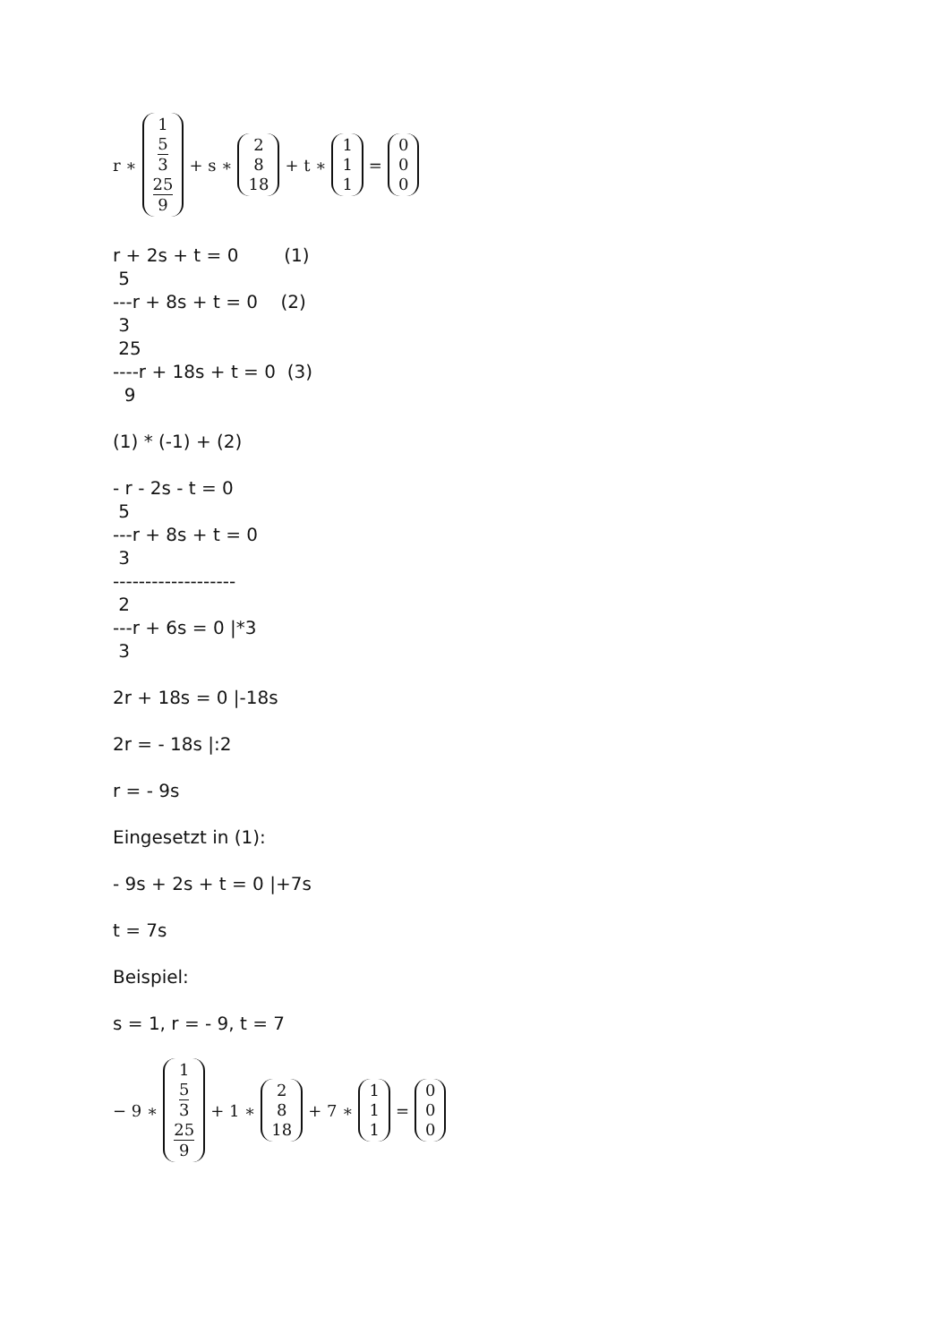r ∗ 1 5
3 25
9 + s ∗ 2 8 18 + t ∗ 1 1 1 = 0 0 0
r + 2s + t = 0        (1)
 5
---r + 8s + t = 0    (2)
 3
 25
----r + 18s + t = 0  (3)
  9
(1) * (-1) + (2)
- r - 2s - t = 0
 5
---r + 8s + t = 0
 3
-------------------
 2
---r + 6s = 0 |*3
 3
2r + 18s = 0 |-18s
2r = - 18s |:2
r = - 9s
Eingesetzt in (1):
- 9s + 2s + t = 0 |+7s
t = 7s
Beispiel:
s = 1, r = - 9, t = 7
− 9 ∗ 1 5
3 25
9 + 1 ∗ 2 8 18 + 7 ∗ 1 1 1 = 0 0 0